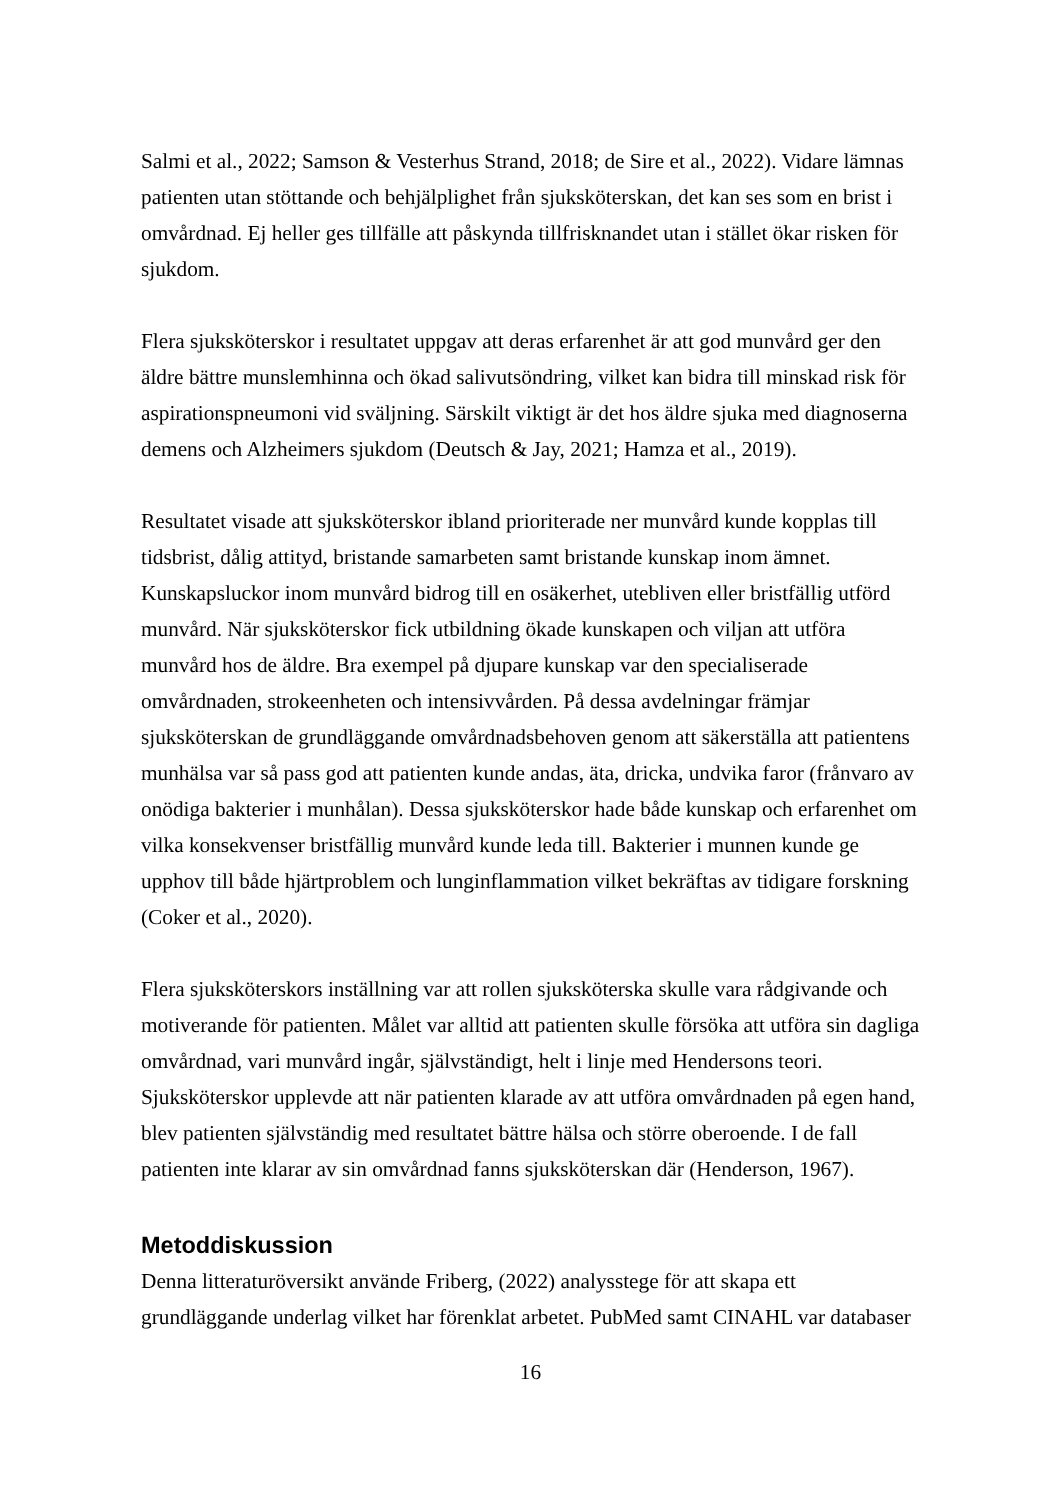Salmi et al., 2022; Samson & Vesterhus Strand, 2018; de Sire et al., 2022). Vidare lämnas patienten utan stöttande och behjälplighet från sjuksköterskan, det kan ses som en brist i omvårdnad. Ej heller ges tillfälle att påskynda tillfrisknandet utan i stället ökar risken för sjukdom.
Flera sjuksköterskor i resultatet uppgav att deras erfarenhet är att god munvård ger den äldre bättre munslemhinna och ökad salivutsöndring, vilket kan bidra till minskad risk för aspirationspneumoni vid sväljning. Särskilt viktigt är det hos äldre sjuka med diagnoserna demens och Alzheimers sjukdom (Deutsch & Jay, 2021; Hamza et al., 2019).
Resultatet visade att sjuksköterskor ibland prioriterade ner munvård kunde kopplas till tidsbrist, dålig attityd, bristande samarbeten samt bristande kunskap inom ämnet. Kunskapsluckor inom munvård bidrog till en osäkerhet, utebliven eller bristfällig utförd munvård. När sjuksköterskor fick utbildning ökade kunskapen och viljan att utföra munvård hos de äldre. Bra exempel på djupare kunskap var den specialiserade omvårdnaden, strokeenheten och intensivvården. På dessa avdelningar främjar sjuksköterskan de grundläggande omvårdnadsbehoven genom att säkerställa att patientens munhälsa var så pass god att patienten kunde andas, äta, dricka, undvika faror (frånvaro av onödiga bakterier i munhålan). Dessa sjuksköterskor hade både kunskap och erfarenhet om vilka konsekvenser bristfällig munvård kunde leda till. Bakterier i munnen kunde ge upphov till både hjärtproblem och lunginflammation vilket bekräftas av tidigare forskning (Coker et al., 2020).
Flera sjuksköterskors inställning var att rollen sjuksköterska skulle vara rådgivande och motiverande för patienten. Målet var alltid att patienten skulle försöka att utföra sin dagliga omvårdnad, vari munvård ingår, självständigt, helt i linje med Hendersons teori. Sjuksköterskor upplevde att när patienten klarade av att utföra omvårdnaden på egen hand, blev patienten självständig med resultatet bättre hälsa och större oberoende. I de fall patienten inte klarar av sin omvårdnad fanns sjuksköterskan där (Henderson, 1967).
Metoddiskussion
Denna litteraturöversikt använde Friberg, (2022) analysstege för att skapa ett grundläggande underlag vilket har förenklat arbetet. PubMed samt CINAHL var databaser
16